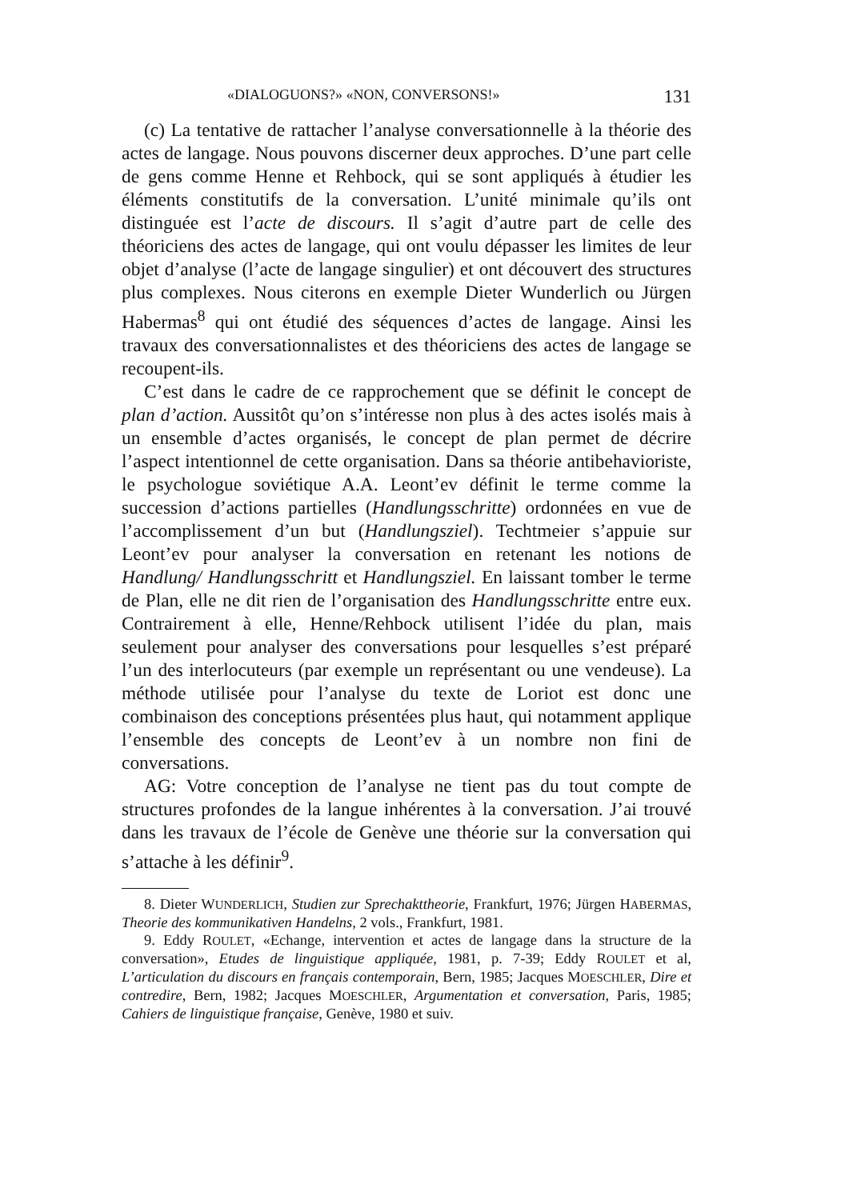«DIALOGUONS?» «NON, CONVERSONS!» 131
(c) La tentative de rattacher l’analyse conversationnelle à la théorie des actes de langage. Nous pouvons discerner deux approches. D’une part celle de gens comme Henne et Rehbock, qui se sont appliqués à étudier les éléments constitutifs de la conversation. L’unité minimale qu’ils ont distinguée est l’acte de discours. Il s’agit d’autre part de celle des théoriciens des actes de langage, qui ont voulu dépasser les limites de leur objet d’analyse (l’acte de langage singulier) et ont découvert des structures plus complexes. Nous citerons en exemple Dieter Wunderlich ou Jürgen Habermas<sup>8</sup> qui ont étudié des séquences d’actes de langage. Ainsi les travaux des conversationnalistes et des théoriciens des actes de langage se recoupent-ils.
C’est dans le cadre de ce rapprochement que se définit le concept de plan d’action. Aussitôt qu’on s’intéresse non plus à des actes isolés mais à un ensemble d’actes organisés, le concept de plan permet de décrire l’aspect intentionnel de cette organisation. Dans sa théorie antibehavioriste, le psychologue soviétique A.A. Leont’ev définit le terme comme la succession d’actions partielles (Handlungsschritte) ordonnées en vue de l’accomplissement d’un but (Handlungsziel). Techtmeier s’appuie sur Leont’ev pour analyser la conversation en retenant les notions de Handlung/ Handlungsschritt et Handlungsziel. En laissant tomber le terme de Plan, elle ne dit rien de l’organisation des Handlungsschritte entre eux. Contrairement à elle, Henne/Rehbock utilisent l’idée du plan, mais seulement pour analyser des conversations pour lesquelles s’est préparé l’un des interlocuteurs (par exemple un représentant ou une vendeuse). La méthode utilisée pour l’analyse du texte de Loriot est donc une combinaison des conceptions présentées plus haut, qui notamment applique l’ensemble des concepts de Leont’ev à un nombre non fini de conversations.
AG: Votre conception de l’analyse ne tient pas du tout compte de structures profondes de la langue inhérentes à la conversation. J’ai trouvé dans les travaux de l’école de Genève une théorie sur la conversation qui s’attache à les définir<sup>9</sup>.
8. Dieter WUNDERLICH, Studien zur Sprechakttheorie, Frankfurt, 1976; Jürgen HABERMAS, Theorie des kommunikativen Handelns, 2 vols., Frankfurt, 1981.
9. Eddy ROULET, «Echange, intervention et actes de langage dans la structure de la conversation», Etudes de linguistique appliquée, 1981, p. 7-39; Eddy ROULET et al, L’articulation du discours en français contemporain, Bern, 1985; Jacques MOESCHLER, Dire et contredire, Bern, 1982; Jacques MOESCHLER, Argumentation et conversation, Paris, 1985; Cahiers de linguistique française, Genève, 1980 et suiv.